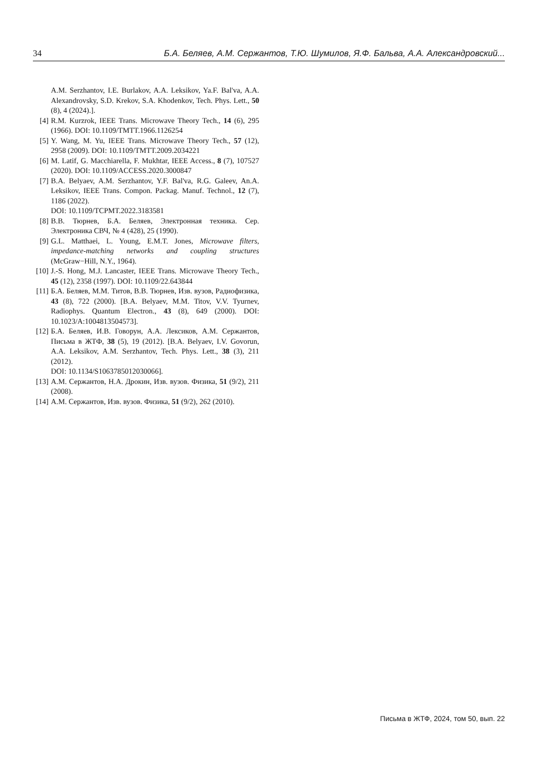34 Б.А. Беляев, А.М. Сержантов, Т.Ю. Шумилов, Я.Ф. Бальва, А.А. Александровский...
A.M. Serzhantov, I.E. Burlakov, A.A. Leksikov, Ya.F. Bal'va, A.A. Alexandrovsky, S.D. Krekov, S.A. Khodenkov, Tech. Phys. Lett., 50 (8), 4 (2024).].
[4] R.M. Kurzrok, IEEE Trans. Microwave Theory Tech., 14 (6), 295 (1966). DOI: 10.1109/TMTT.1966.1126254
[5] Y. Wang, M. Yu, IEEE Trans. Microwave Theory Tech., 57 (12), 2958 (2009). DOI: 10.1109/TMTT.2009.2034221
[6] M. Latif, G. Macchiarella, F. Mukhtar, IEEE Access., 8 (7), 107527 (2020). DOI: 10.1109/ACCESS.2020.3000847
[7] B.A. Belyaev, A.M. Serzhantov, Y.F. Bal'va, R.G. Galeev, An.A. Leksikov, IEEE Trans. Compon. Packag. Manuf. Technol., 12 (7), 1186 (2022).
DOI: 10.1109/TCPMT.2022.3183581
[8] В.В. Тюрнев, Б.А. Беляев, Электронная техника. Сер. Электроника СВЧ, № 4 (428), 25 (1990).
[9] G.L. Matthaei, L. Young, E.M.T. Jones, Microwave filters, impedance-matching networks and coupling structures (McGraw−Hill, N.Y., 1964).
[10] J.-S. Hong, M.J. Lancaster, IEEE Trans. Microwave Theory Tech., 45 (12), 2358 (1997). DOI: 10.1109/22.643844
[11] Б.А. Беляев, М.М. Титов, В.В. Тюрнев, Изв. вузов, Радиофизика, 43 (8), 722 (2000). [B.A. Belyaev, M.M. Titov, V.V. Tyurnev, Radiophys. Quantum Electron., 43 (8), 649 (2000). DOI: 10.1023/A:1004813504573].
[12] Б.А. Беляев, И.В. Говорун, А.А. Лексиков, А.М. Сержантов, Письма в ЖТФ, 38 (5), 19 (2012). [B.A. Belyaev, I.V. Govorun, A.A. Leksikov, A.M. Serzhantov, Tech. Phys. Lett., 38 (3), 211 (2012).
DOI: 10.1134/S1063785012030066].
[13] А.М. Сержантов, Н.А. Дрокин, Изв. вузов. Физика, 51 (9/2), 211 (2008).
[14] А.М. Сержантов, Изв. вузов. Физика, 51 (9/2), 262 (2010).
Письма в ЖТФ, 2024, том 50, вып. 22